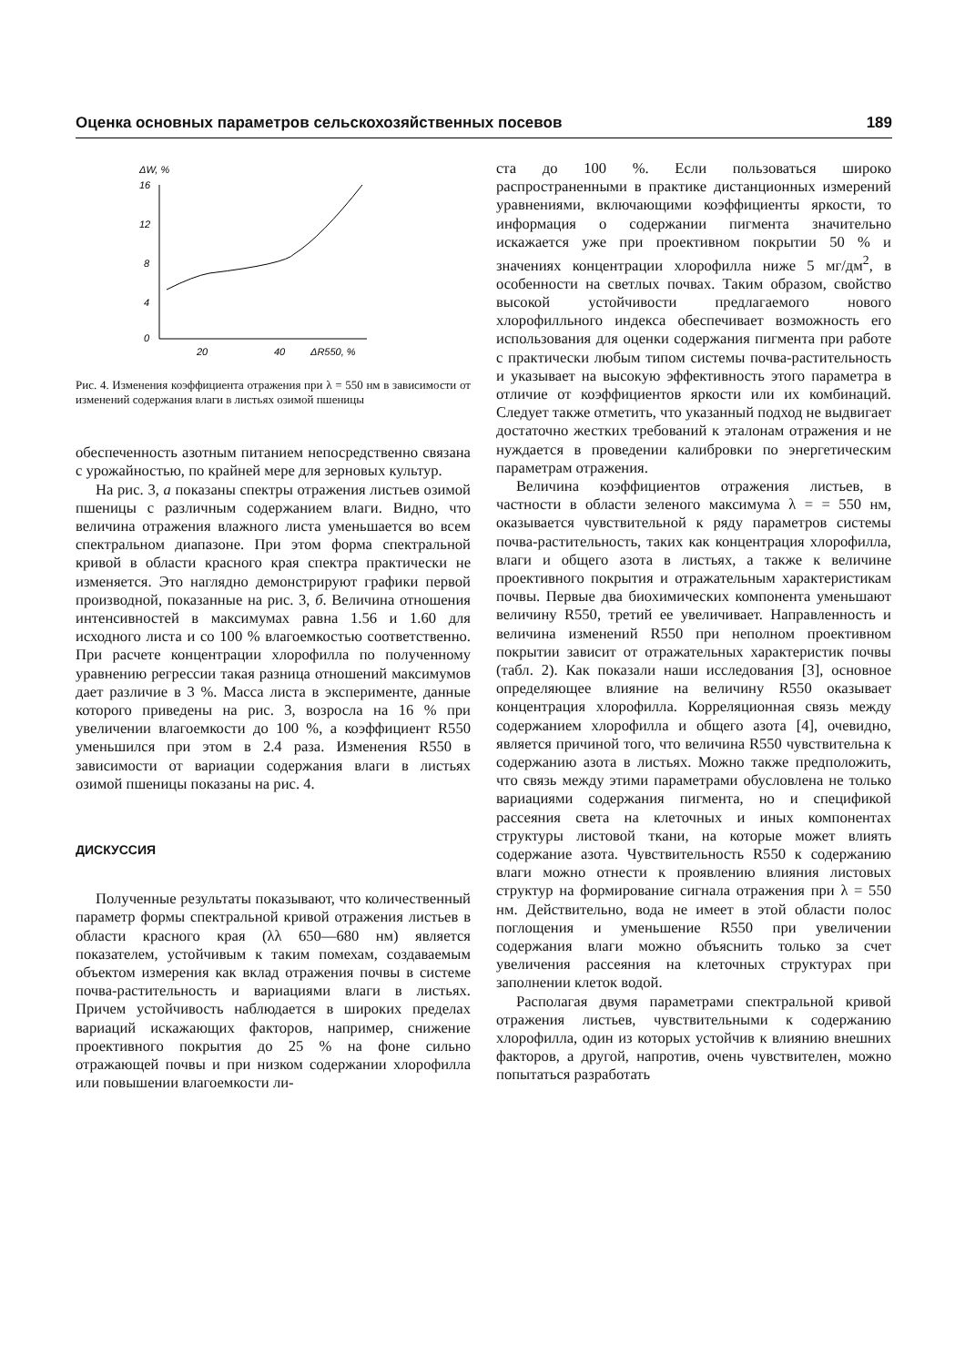Оценка основных параметров сельскохозяйственных посевов 189
ΔW, %
16
12
8
4
0
20
40
ΔR550, %
Рис. 4. Изменения коэффициента отражения при λ = 550 нм в зависимости от изменений содержания влаги в листьях озимой пшеницы
обеспеченность азотным питанием непосредственно связана с урожайностью, по крайней мере для зерновых культур.
На рис. 3, а показаны спектры отражения листьев озимой пшеницы с различным содержанием влаги. Видно, что величина отражения влажного листа уменьшается во всем спектральном диапазоне. При этом форма спектральной кривой в области красного края спектра практически не изменяется. Это наглядно демонстрируют графики первой производной, показанные на рис. 3, б. Величина отношения интенсивностей в максимумах равна 1.56 и 1.60 для исходного листа и со 100 % влагоемкостью соответственно. При расчете концентрации хлорофилла по полученному уравнению регрессии такая разница отношений максимумов дает различие в 3 %. Масса листа в эксперименте, данные которого приведены на рис. 3, возросла на 16 % при увеличении влагоемкости до 100 %, а коэффициент R550 уменьшился при этом в 2.4 раза. Изменения R550 в зависимости от вариации содержания влаги в листьях озимой пшеницы показаны на рис. 4.
ДИСКУССИЯ
Полученные результаты показывают, что количественный параметр формы спектральной кривой отражения листьев в области красного края (λλ 650—680 нм) является показателем, устойчивым к таким помехам, создаваемым объектом измерения как вклад отражения почвы в системе почва-растительность и вариациями влаги в листьях. Причем устойчивость наблюдается в широких пределах вариаций искажающих факторов, например, снижение проективного покрытия до 25 % на фоне сильно отражающей почвы и при низком содержании хлорофилла или повышении влагоемкости ли-
ста до 100 %. Если пользоваться широко распространенными в практике дистанционных измерений уравнениями, включающими коэффициенты яркости, то информация о содержании пигмента значительно искажается уже при проективном покрытии 50 % и значениях концентрации хлорофилла ниже 5 мг/дм<sup>2</sup>, в особенности на светлых почвах. Таким образом, свойство высокой устойчивости предлагаемого нового хлорофилльного индекса обеспечивает возможность его использования для оценки содержания пигмента при работе с практически любым типом системы почва-растительность и указывает на высокую эффективность этого параметра в отличие от коэффициентов яркости или их комбинаций. Следует также отметить, что указанный подход не выдвигает достаточно жестких требований к эталонам отражения и не нуждается в проведении калибровки по энергетическим параметрам отражения.
Величина коэффициентов отражения листьев, в частности в области зеленого максимума λ = = 550 нм, оказывается чувствительной к ряду параметров системы почва-растительность, таких как концентрация хлорофилла, влаги и общего азота в листьях, а также к величине проективного покрытия и отражательным характеристикам почвы. Первые два биохимических компонента уменьшают величину R550, третий ее увеличивает. Направленность и величина изменений R550 при неполном проективном покрытии зависит от отражательных характеристик почвы (табл. 2). Как показали наши исследования [3], основное определяющее влияние на величину R550 оказывает концентрация хлорофилла. Корреляционная связь между содержанием хлорофилла и общего азота [4], очевидно, является причиной того, что величина R550 чувствительна к содержанию азота в листьях. Можно также предположить, что связь между этими параметрами обусловлена не только вариациями содержания пигмента, но и спецификой рассеяния света на клеточных и иных компонентах структуры листовой ткани, на которые может влиять содержание азота. Чувствительность R550 к содержанию влаги можно отнести к проявлению влияния листовых структур на формирование сигнала отражения при λ = 550 нм. Действительно, вода не имеет в этой области полос поглощения и уменьшение R550 при увеличении содержания влаги можно объяснить только за счет увеличения рассеяния на клеточных структурах при заполнении клеток водой.
Располагая двумя параметрами спектральной кривой отражения листьев, чувствительными к содержанию хлорофилла, один из которых устойчив к влиянию внешних факторов, а другой, напротив, очень чувствителен, можно попытаться разработать